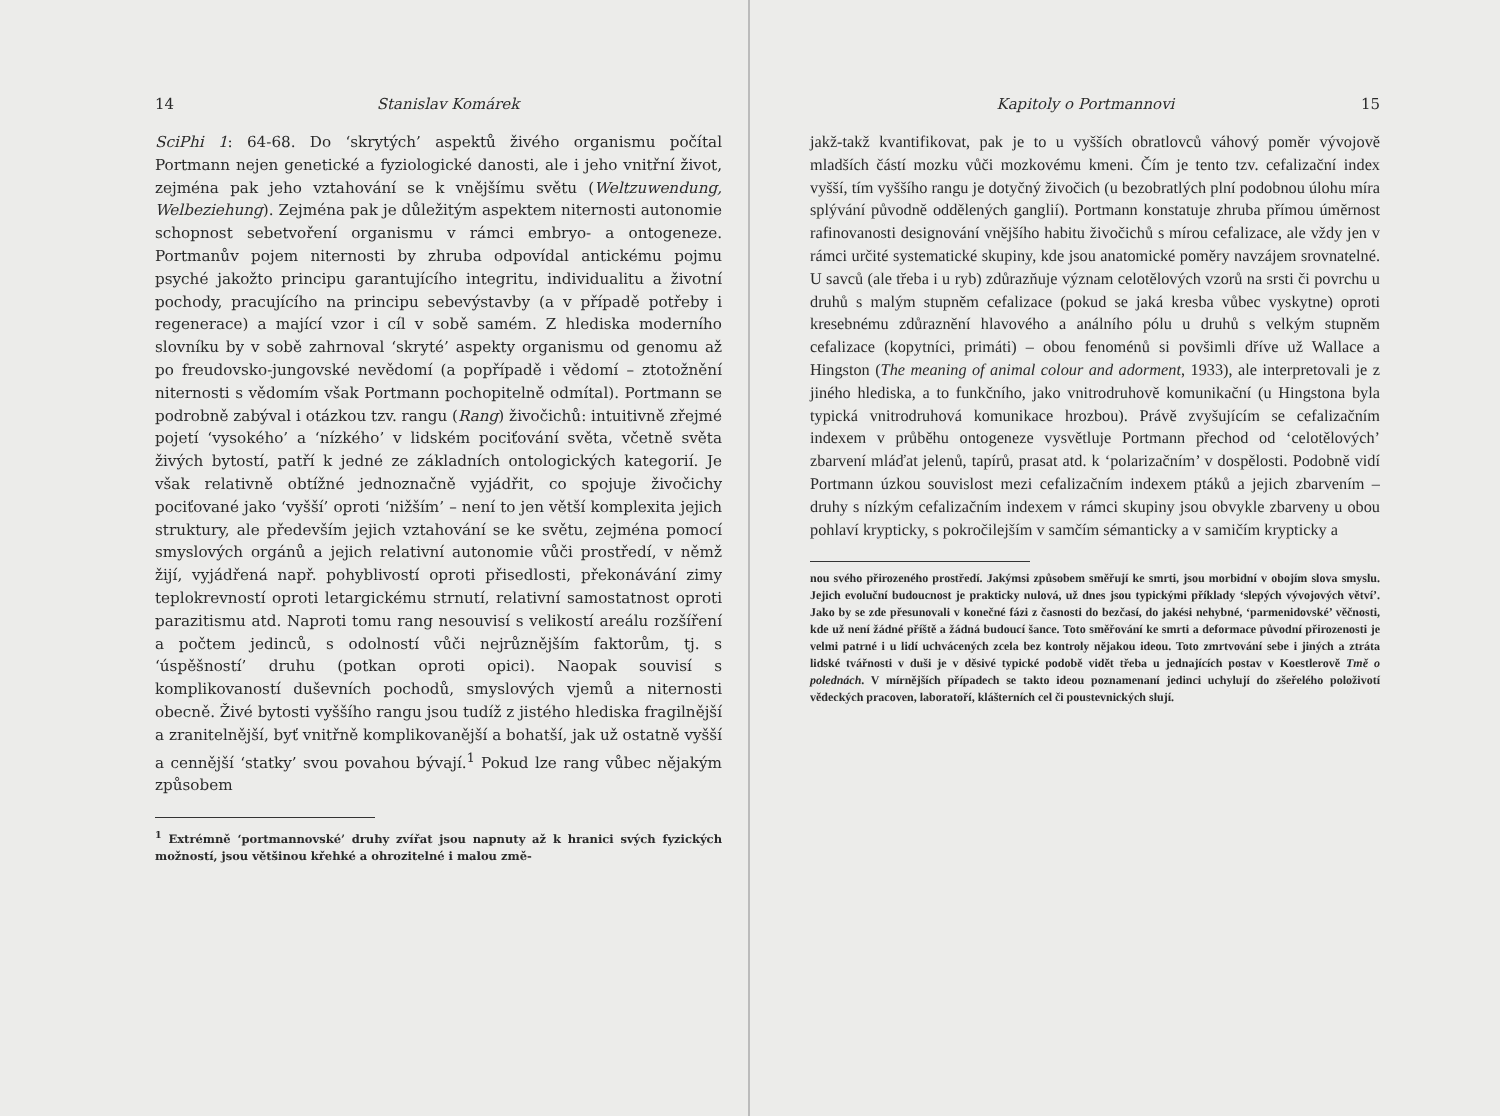14 Stanislav Komárek
SciPhi 1: 64-68. Do ‘skrytých’ aspektů živého organismu počítal Portmann nejen genetické a fyziologické danosti, ale i jeho vnitřní život, zejména pak jeho vztahování se k vnějšímu světu (Weltzuwendung, Welbeziehung). Zejména pak je důležitým aspektem niternosti autonomie schopnost sebetvoření organismu v rámci embryo- a ontogeneze. Portmanův pojem niternosti by zhruba odpovídal antickému pojmu psyché jakožto principu garantujícího integritu, individualitu a životní pochody, pracujícího na principu sebevýstavby (a v případě potřeby i regenerace) a mající vzor i cíl v sobě samém. Z hlediska moderního slovníku by v sobě zahrnoval ‘skryté’ aspekty organismu od genomu až po freudovsko-jungovské nevědomí (a popřípadě i vědomí – ztotožnění niternosti s vědomím však Portmann pochopitelně odmítal). Portmann se podrobně zabýval i otázkou tzv. rangu (Rang) živočichů: intuitivně zřejmé pojetí ‘vysokého’ a ‘nízkého’ v lidském pociťování světa, včetně světa živých bytostí, patří k jedné ze základních ontologických kategorií. Je však relativně obtížné jednoznačně vyjádřit, co spojuje živočichy pociťované jako ‘vyšší’ oproti ‘nižším’ – není to jen větší komplexita jejich struktury, ale především jejich vztahování se ke světu, zejména pomocí smyslových orgánů a jejich relativní autonomie vůči prostředí, v němž žijí, vyjádřená např. pohyblivostí oproti přisedlosti, překonávání zimy teplokrevností oproti letargickému strnutí, relativní samostatnost oproti parazitismu atd. Naproti tomu rang nesouvisí s velikostí areálu rozšíření a počtem jedinců, s odolností vůči nejrůznějším faktorům, tj. s ‘úspěšností’ druhu (potkan oproti opici). Naopak souvisí s komplikovaností duševních pochodů, smyslových vjemů a niternosti obecně. Živé bytosti vyššího rangu jsou tudíž z jistého hlediska fragilnější a zranitelnější, byť vnitřně komplikovanější a bohatší, jak už ostatně vyšší a cennější ‘statky’ svou povahou bývají.<sup>1</sup> Pokud lze rang vůbec nějakým způsobem
<sup>1</sup> Extrémně ‘portmannovské’ druhy zvířat jsou napnuty až k hranici svých fyzických možností, jsou většinou křehké a ohrozitelné i malou změ-
Kapitoly o Portmannovi 15
jakž-takž kvantifikovat, pak je to u vyšších obratlovců váhový poměr vývojově mladších částí mozku vůči mozkovému kmeni. Čím je tento tzv. cefalizační index vyšší, tím vyššího rangu je dotyčný živočich (u bezobratlých plní podobnou úlohu míra splývání původně oddělených ganglií). Portmann konstatuje zhruba přímou úměrnost rafinovanosti designování vnějšího habitu živočichů s mírou cefalizace, ale vždy jen v rámci určité systematické skupiny, kde jsou anatomické poměry navzájem srovnatelné. U savců (ale třeba i u ryb) zdůrazňuje význam celotělových vzorů na srsti či povrchu u druhů s malým stupněm cefalizace (pokud se jaká kresba vůbec vyskytne) oproti kresebnému zdůraznění hlavového a análního pólu u druhů s velkým stupněm cefalizace (kopytníci, primáti) – obou fenoménů si povšimli dříve už Wallace a Hingston (The meaning of animal colour and adorment, 1933), ale interpretovali je z jiného hlediska, a to funkčního, jako vnitrodruhově komunikační (u Hingstona byla typická vnitrodruhová komunikace hrozbou). Právě zvyšujícím se cefalizačním indexem v průběhu ontogeneze vysvětluje Portmann přechod od ‘celotělových’ zbarvení mláďat jelenů, tapírů, prasat atd. k ‘polarizačním’ v dospělosti. Podobně vidí Portmann úzkou souvislost mezi cefalizačním indexem ptáků a jejich zbarvením – druhy s nízkým cefalizačním indexem v rámci skupiny jsou obvykle zbarveny u obou pohlaví krypticky, s pokročilejším v samčím sémanticky a v samičím krypticky a
nou svého přirozeného prostředí. Jakýmsi způsobem směřují ke smrti, jsou morbidní v obojím slova smyslu. Jejich evoluční budoucnost je prakticky nulová, už dnes jsou typickými příklady ‘slepých vývojových větví’. Jako by se zde přesunovali v konečné fázi z časnosti do bezčasí, do jakési nehybné, ‘parmenidovské’ věčnosti, kde už není žádné příště a žádná budoucí šance. Toto směřování ke smrti a deformace původní přirozenosti je velmi patrné i u lidí uchvácených zcela bez kontroly nějakou ideou. Toto zmrtvování sebe i jiných a ztráta lidské tvářnosti v duši je v děsivé typické podobě vidět třeba u jednajících postav v Koestlerově Tmě o polednách. V mírnějších případech se takto ideou poznamenaní jedinci uchylují do zšeřelého položivotí vědeckých pracoven, laboratoří, klášterních cel či poustevnických slují.